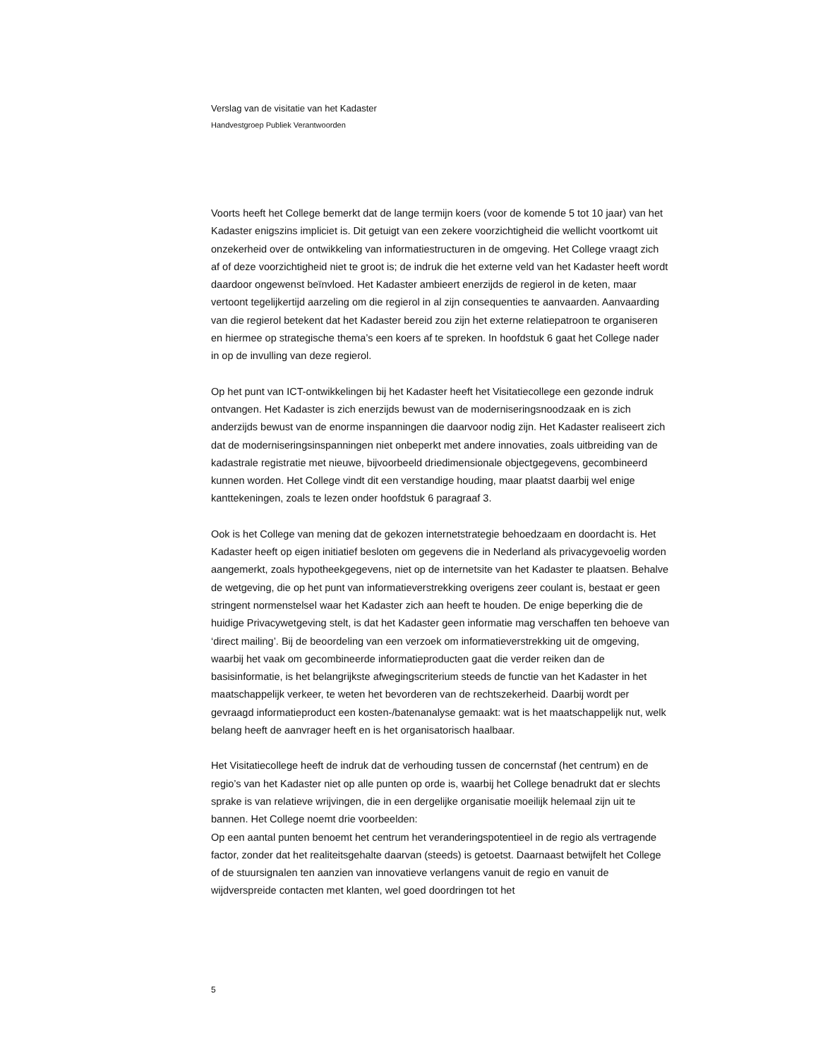Verslag van de visitatie van het Kadaster
Handvestgroep Publiek Verantwoorden
Voorts heeft het College bemerkt dat de lange termijn koers (voor de komende 5 tot 10 jaar) van het Kadaster enigszins impliciet is. Dit getuigt van een zekere voorzichtigheid die wellicht voortkomt uit onzekerheid over de ontwikkeling van informatiestructuren in de omgeving. Het College vraagt zich af of deze voorzichtigheid niet te groot is; de indruk die het externe veld van het Kadaster heeft wordt daardoor ongewenst beïnvloed. Het Kadaster ambieert enerzijds de regierol in de keten, maar vertoont tegelijkertijd aarzeling om die regierol in al zijn consequenties te aanvaarden. Aanvaarding van die regierol betekent dat het Kadaster bereid zou zijn het externe relatiepatroon te organiseren en hiermee op strategische thema’s een koers af te spreken. In hoofdstuk 6 gaat het College nader in op de invulling van deze regierol.
Op het punt van ICT-ontwikkelingen bij het Kadaster heeft het Visitatiecollege een gezonde indruk ontvangen. Het Kadaster is zich enerzijds bewust van de moderniseringsnoodzaak en is zich anderzijds bewust van de enorme inspanningen die daarvoor nodig zijn. Het Kadaster realiseert zich dat de moderniseringsinspanningen niet onbeperkt met andere innovaties, zoals uitbreiding van de kadastrale registratie met nieuwe, bijvoorbeeld driedimensionale objectgegevens, gecombineerd kunnen worden. Het College vindt dit een verstandige houding, maar plaatst daarbij wel enige kanttekeningen, zoals te lezen onder hoofdstuk 6 paragraaf 3.
Ook is het College van mening dat de gekozen internetstrategie behoedzaam en doordacht is. Het Kadaster heeft op eigen initiatief besloten om gegevens die in Nederland als privacygevoelig worden aangemerkt, zoals hypotheekgegevens, niet op de internetsite van het Kadaster te plaatsen. Behalve de wetgeving, die op het punt van informatieverstrekking overigens zeer coulant is, bestaat er geen stringent normenstelsel waar het Kadaster zich aan heeft te houden. De enige beperking die de huidige Privacywetgeving stelt, is dat het Kadaster geen informatie mag verschaffen ten behoeve van ‘direct mailing’. Bij de beoordeling van een verzoek om informatieverstrekking uit de omgeving, waarbij het vaak om gecombineerde informatieproducten gaat die verder reiken dan de basisinformatie, is het belangrijkste afwegingscriterium steeds de functie van het Kadaster in het maatschappelijk verkeer, te weten het bevorderen van de rechtszekerheid. Daarbij wordt per gevraagd informatieproduct een kosten-/batenanalyse gemaakt: wat is het maatschappelijk nut, welk belang heeft de aanvrager heeft en is het organisatorisch haalbaar.
Het Visitatiecollege heeft de indruk dat de verhouding tussen de concernstaf (het centrum) en de regio’s van het Kadaster niet op alle punten op orde is, waarbij het College benadrukt dat er slechts sprake is van relatieve wrijvingen, die in een dergelijke organisatie moeilijk helemaal zijn uit te bannen. Het College noemt drie voorbeelden:
Op een aantal punten benoemt het centrum het veranderingspotentieel in de regio als vertragende factor, zonder dat het realiteitsgehalte daarvan (steeds) is getoetst. Daarnaast betwijfelt het College of de stuursignalen ten aanzien van innovatieve verlangens vanuit de regio en vanuit de wijdverspreide contacten met klanten, wel goed doordringen tot het
5